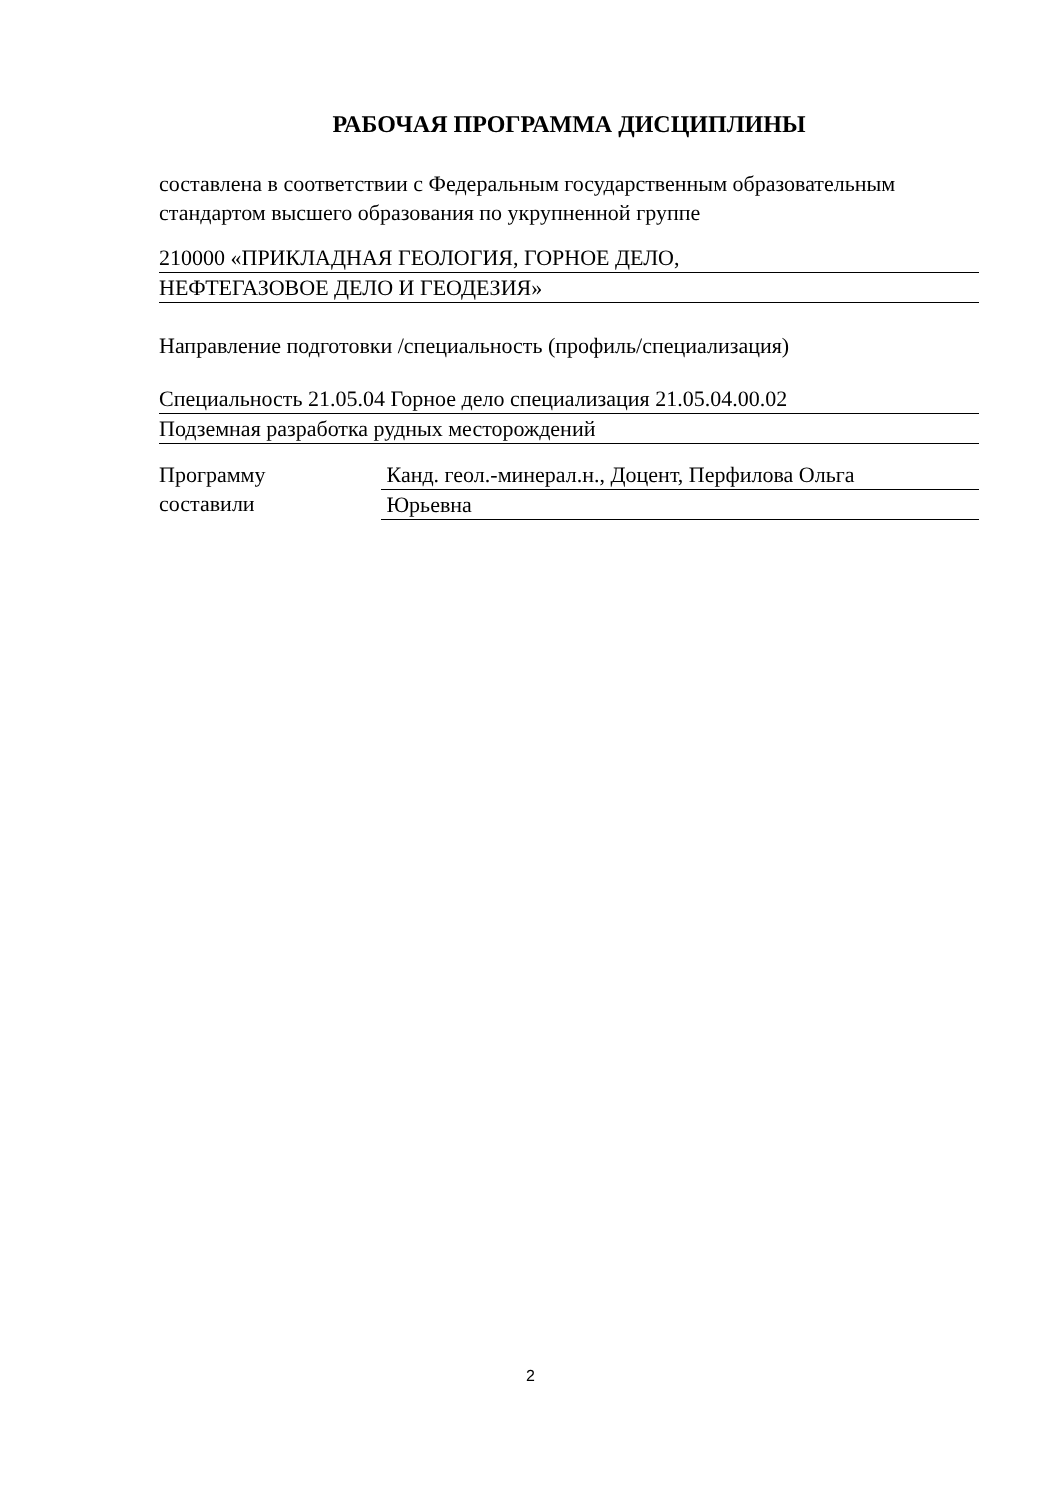РАБОЧАЯ ПРОГРАММА ДИСЦИПЛИНЫ
составлена в соответствии с Федеральным государственным образовательным стандартом высшего образования по укрупненной группе
210000 «ПРИКЛАДНАЯ ГЕОЛОГИЯ, ГОРНОЕ ДЕЛО,
НЕФТЕГАЗОВОЕ ДЕЛО И ГЕОДЕЗИЯ»
Направление подготовки /специальность (профиль/специализация)
Специальность 21.05.04 Горное дело специализация 21.05.04.00.02
Подземная разработка рудных месторождений
Программу
составили
Канд. геол.-минерал.н., Доцент, Перфилова Ольга
Юрьевна
2